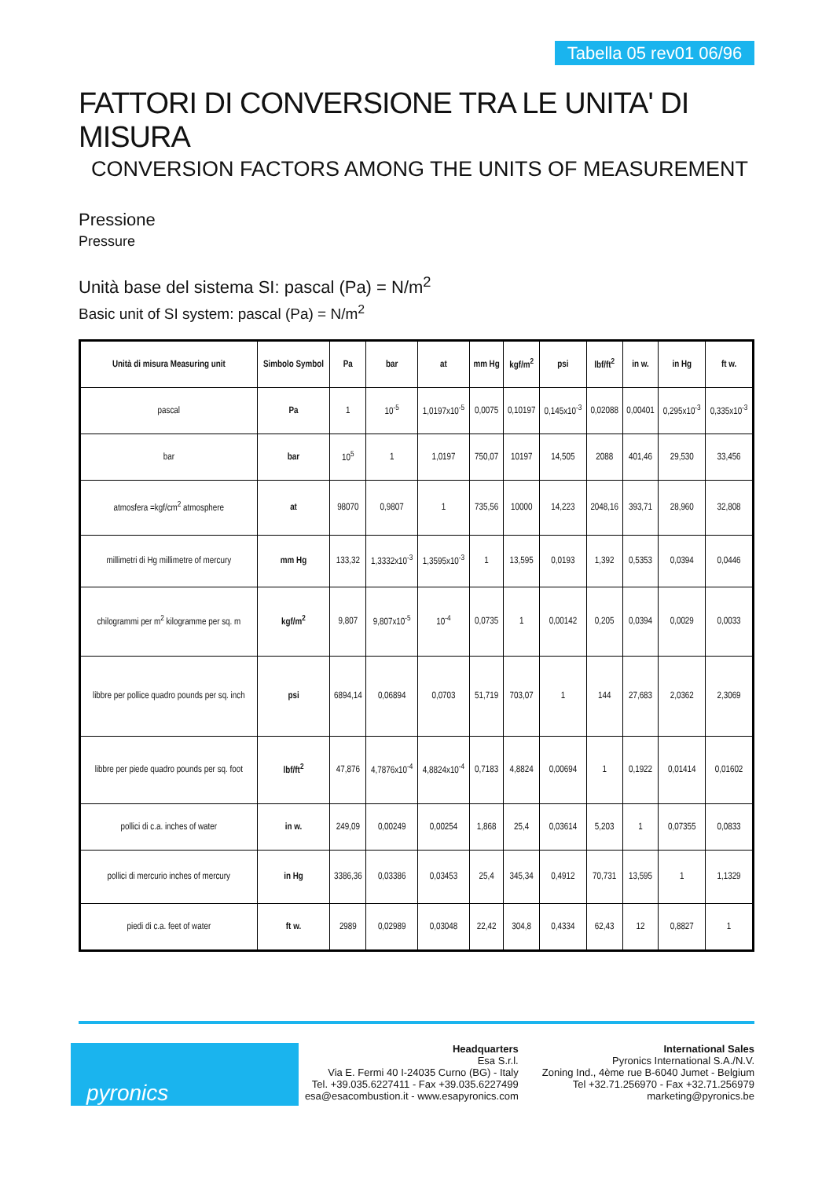Tabella 05 rev01 06/96
FATTORI DI CONVERSIONE TRA LE UNITA' DI MISURA
CONVERSION FACTORS AMONG THE UNITS OF MEASUREMENT
Pressione
Pressure
Unità base del sistema SI: pascal (Pa) = N/m<sup>2</sup>
Basic unit of SI system: pascal (Pa) = N/m<sup>2</sup>
| Unità di misura Measuring unit | Simbolo Symbol | Pa | bar | at | mm Hg | kgf/m<sup>2</sup> | psi | lbf/ft<sup>2</sup> | in w. | in Hg | ft w. |
| --- | --- | --- | --- | --- | --- | --- | --- | --- | --- | --- | --- |
| pascal | Pa | 1 | 10<sup>-5</sup> | 1,0197x10<sup>-5</sup> | 0,0075 | 0,10197 | 0,145x10<sup>-3</sup> | 0,02088 | 0,00401 | 0,295x10<sup>-3</sup> | 0,335x10<sup>-3</sup> |
| bar | bar | 10<sup>5</sup> | 1 | 1,0197 | 750,07 | 10197 | 14,505 | 2088 | 401,46 | 29,530 | 33,456 |
| atmosfera =kgf/cm<sup>2</sup> atmosphere | at | 98070 | 0,9807 | 1 | 735,56 | 10000 | 14,223 | 2048,16 | 393,71 | 28,960 | 32,808 |
| millimetri di Hg millimetre of mercury | mm Hg | 133,32 | 1,3332x10<sup>-3</sup> | 1,3595x10<sup>-3</sup> | 1 | 13,595 | 0,0193 | 1,392 | 0,5353 | 0,0394 | 0,0446 |
| chilogrammi per m<sup>2</sup> kilogramme per sq. m | kgf/m<sup>2</sup> | 9,807 | 9,807x10<sup>-5</sup> | 10<sup>-4</sup> | 0,0735 | 1 | 0,00142 | 0,205 | 0,0394 | 0,0029 | 0,0033 |
| libbre per pollice quadro pounds per sq. inch | psi | 6894,14 | 0,06894 | 0,0703 | 51,719 | 703,07 | 1 | 144 | 27,683 | 2,0362 | 2,3069 |
| libbre per piede quadro pounds per sq. foot | lbf/ft<sup>2</sup> | 47,876 | 4,7876x10<sup>-4</sup> | 4,8824x10<sup>-4</sup> | 0,7183 | 4,8824 | 0,00694 | 1 | 0,1922 | 0,01414 | 0,01602 |
| pollici di c.a. inches of water | in w. | 249,09 | 0,00249 | 0,00254 | 1,868 | 25,4 | 0,03614 | 5,203 | 1 | 0,07355 | 0,0833 |
| pollici di mercurio inches of mercury | in Hg | 3386,36 | 0,03386 | 0,03453 | 25,4 | 345,34 | 0,4912 | 70,731 | 13,595 | 1 | 1,1329 |
| piedi di c.a. feet of water | ft w. | 2989 | 0,02989 | 0,03048 | 22,42 | 304,8 | 0,4334 | 62,43 | 12 | 0,8827 | 1 |
pyronics
Headquarters
Esa S.r.l.
Via E. Fermi 40 I-24035 Curno (BG) - Italy
Tel. +39.035.6227411 - Fax +39.035.6227499
esa@esacombustion.it - www.esapyronics.com
International Sales
Pyronics International S.A./N.V.
Zoning Ind., 4ème rue B-6040 Jumet - Belgium
Tel +32.71.256970 - Fax +32.71.256979
marketing@pyronics.be